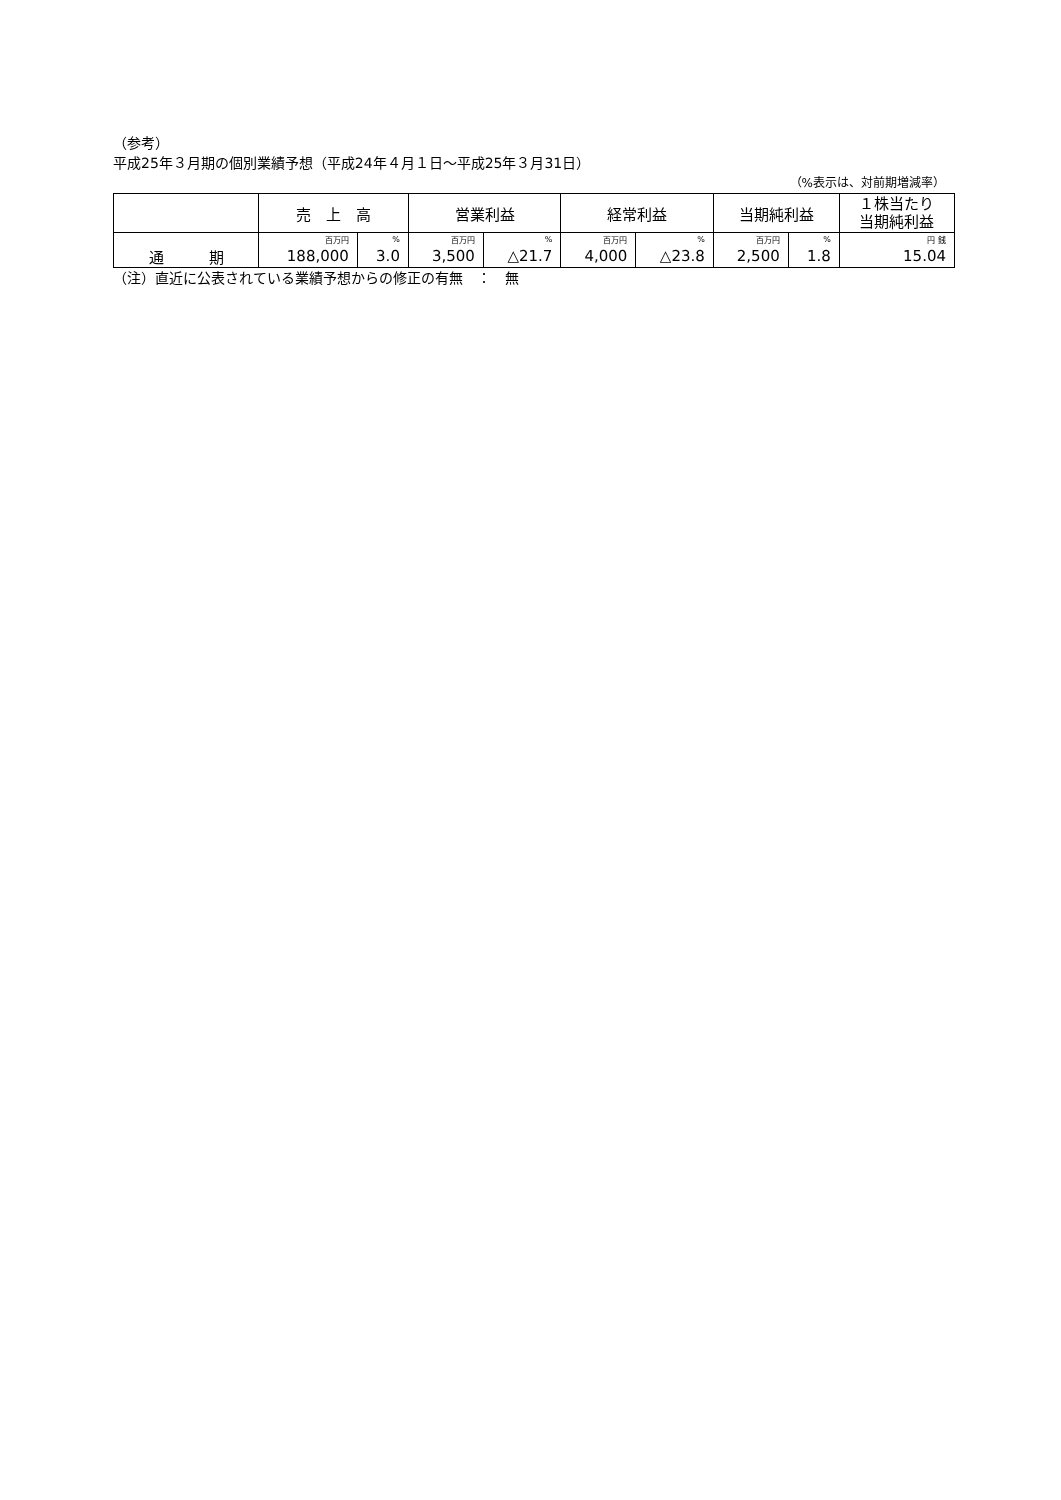（参考）
平成25年３月期の個別業績予想（平成24年４月１日～平成25年３月31日）
（%表示は、対前期増減率）
| | 売 上 高 | | 営業利益 | | 経常利益 | | 当期純利益 | | １株当たり 当期純利益 |
| --- | --- | --- | --- | --- | --- | --- | --- | --- | --- |
| 通 期 | 百万円 | % | 百万円 | % | 百万円 | % | 百万円 | % | 円 銭 |
| | 188,000 | 3.0 | 3,500 | △21.7 | 4,000 | △23.8 | 2,500 | 1.8 | 15.04 |
（注）直近に公表されている業績予想からの修正の有無　：　無